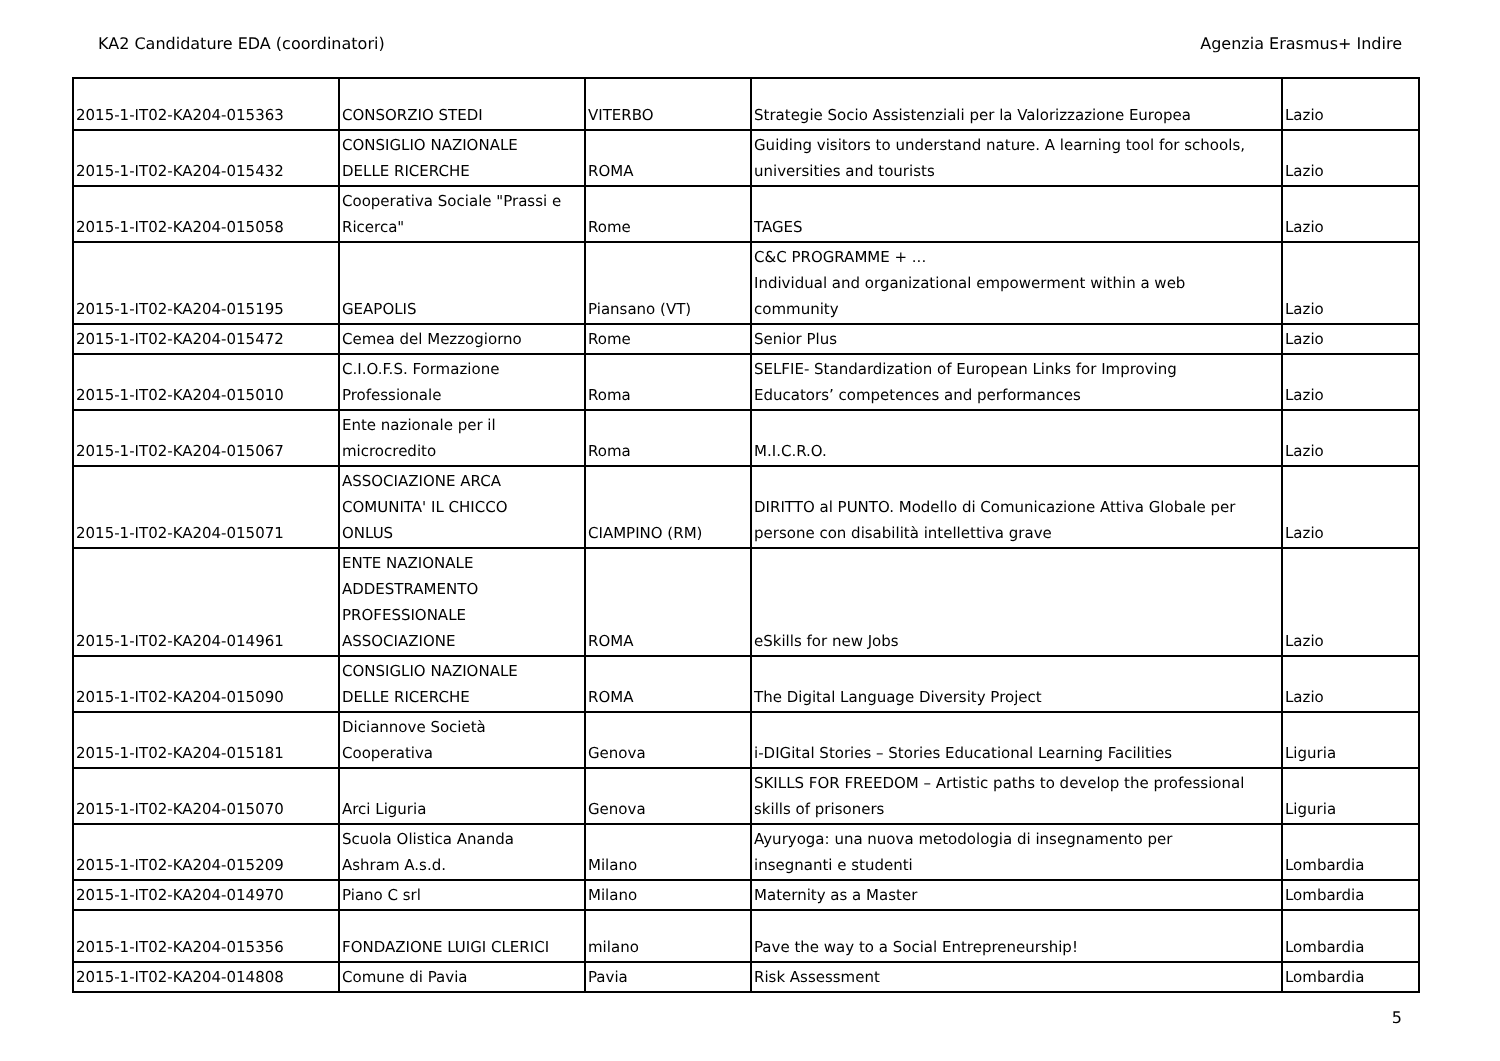KA2 Candidature EDA (coordinatori) Agenzia Erasmus+ Indire
| 2015-1-IT02-KA204-015363 | CONSORZIO STEDI | VITERBO | Strategie Socio Assistenziali per la Valorizzazione Europea | Lazio |
| 2015-1-IT02-KA204-015432 | CONSIGLIO NAZIONALE DELLE RICERCHE | ROMA | Guiding visitors to understand nature. A learning tool for schools, universities and tourists | Lazio |
| 2015-1-IT02-KA204-015058 | Cooperativa Sociale "Prassi e Ricerca" | Rome | TAGES | Lazio |
| 2015-1-IT02-KA204-015195 | GEAPOLIS | Piansano (VT) | C&C PROGRAMME + ... Individual and organizational empowerment within a web community | Lazio |
| 2015-1-IT02-KA204-015472 | Cemea del Mezzogiorno | Rome | Senior Plus | Lazio |
| 2015-1-IT02-KA204-015010 | C.I.O.F.S. Formazione Professionale | Roma | SELFIE- Standardization of European Links for Improving Educators’ competences and performances | Lazio |
| 2015-1-IT02-KA204-015067 | Ente nazionale per il microcredito | Roma | M.I.C.R.O. | Lazio |
| 2015-1-IT02-KA204-015071 | ASSOCIAZIONE ARCA COMUNITA' IL CHICCO ONLUS | CIAMPINO (RM) | DIRITTO al PUNTO. Modello di Comunicazione Attiva Globale per persone con disabilità intellettiva grave | Lazio |
| 2015-1-IT02-KA204-014961 | ENTE NAZIONALE ADDESTRAMENTO PROFESSIONALE ASSOCIAZIONE | ROMA | eSkills for new Jobs | Lazio |
| 2015-1-IT02-KA204-015090 | CONSIGLIO NAZIONALE DELLE RICERCHE | ROMA | The Digital Language Diversity Project | Lazio |
| 2015-1-IT02-KA204-015181 | Diciannove Società Cooperativa | Genova | i-DIGital Stories – Stories Educational Learning Facilities | Liguria |
| 2015-1-IT02-KA204-015070 | Arci Liguria | Genova | SKILLS FOR FREEDOM – Artistic paths to develop the professional skills of prisoners | Liguria |
| 2015-1-IT02-KA204-015209 | Scuola Olistica Ananda Ashram A.s.d. | Milano | Ayuryoga: una nuova metodologia di insegnamento per insegnanti e studenti | Lombardia |
| 2015-1-IT02-KA204-014970 | Piano C srl | Milano | Maternity as a Master | Lombardia |
| 2015-1-IT02-KA204-015356 | FONDAZIONE LUIGI CLERICI | milano | Pave the way to a Social Entrepreneurship! | Lombardia |
| 2015-1-IT02-KA204-014808 | Comune di Pavia | Pavia | Risk Assessment | Lombardia |
5